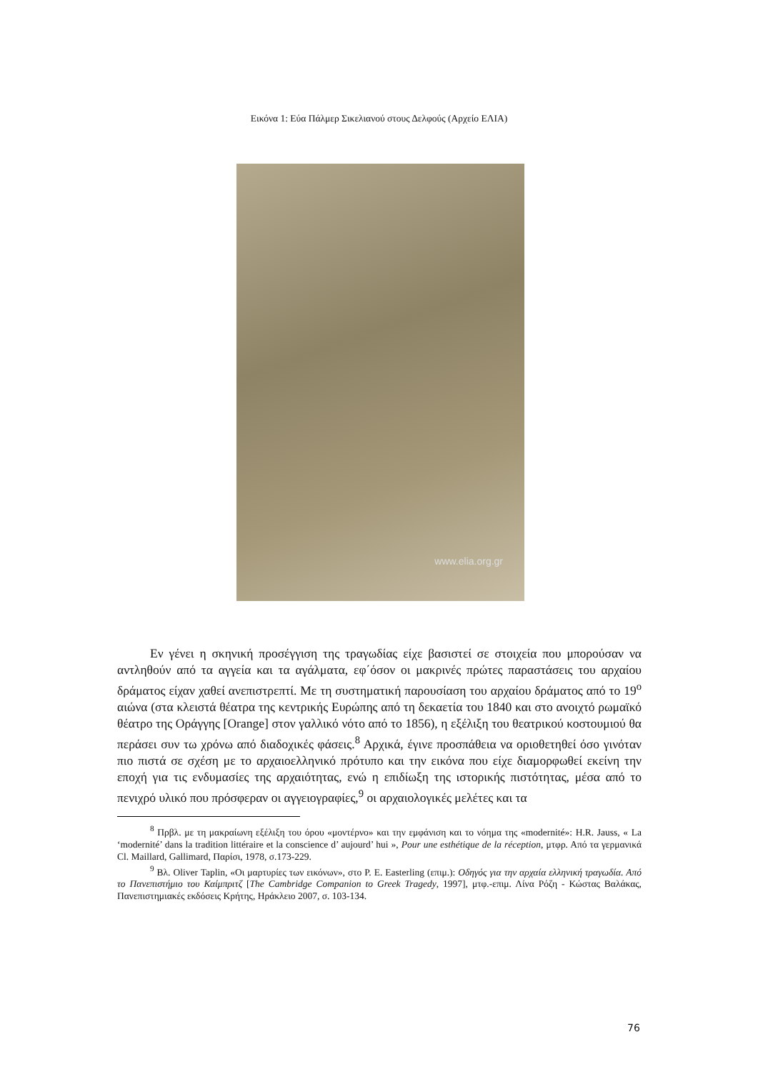Εικόνα 1: Εύα Πάλμερ Σικελιανού στους Δελφούς (Αρχείο ΕΛΙΑ)
www.elia.org.gr
Εν γένει η σκηνική προσέγγιση της τραγωδίας είχε βασιστεί σε στοιχεία που μπορούσαν να αντληθούν από τα αγγεία και τα αγάλματα, εφ΄όσον οι μακρινές πρώτες παραστάσεις του αρχαίου δράματος είχαν χαθεί ανεπιστρεπτί. Με τη συστηματική παρουσίαση του αρχαίου δράματος από το 19<sup>ο</sup> αιώνα (στα κλειστά θέατρα της κεντρικής Ευρώπης από τη δεκαετία του 1840 και στο ανοιχτό ρωμαϊκό θέατρο της Οράγγης [Orange] στον γαλλικό νότο από το 1856), η εξέλιξη του θεατρικού κοστουμιού θα περάσει συν τω χρόνω από διαδοχικές φάσεις.<sup>8</sup> Αρχικά, έγινε προσπάθεια να οριοθετηθεί όσο γινόταν πιο πιστά σε σχέση με το αρχαιοελληνικό πρότυπο και την εικόνα που είχε διαμορφωθεί εκείνη την εποχή για τις ενδυμασίες της αρχαιότητας, ενώ η επιδίωξη της ιστορικής πιστότητας, μέσα από το πενιχρό υλικό που πρόσφεραν οι αγγειογραφίες,<sup>9</sup> οι αρχαιολογικές μελέτες και τα
<sup>8</sup> Πρβλ. με τη μακραίωνη εξέλιξη του όρου «μοντέρνο» και την εμφάνιση και το νόημα της «modernité»: H.R. Jauss, « La ‘modernité’ dans la tradition littéraire et la conscience d’ aujourd’ hui », Pour une esthétique de la réception, μτφρ. Από τα γερμανικά Cl. Maillard, Gallimard, Παρίσι, 1978, σ.173-229.
<sup>9</sup> Βλ. Oliver Taplin, «Οι μαρτυρίες των εικόνων», στο P. E. Easterling (επιμ.): Οδηγός για την αρχαία ελληνική τραγωδία. Από το Πανεπιστήμιο του Καίμπριτζ [The Cambridge Companion to Greek Tragedy, 1997], μτφ.-επιμ. Λίνα Ρόζη - Κώστας Βαλάκας, Πανεπιστημιακές εκδόσεις Κρήτης, Ηράκλειο 2007, σ. 103-134.
76